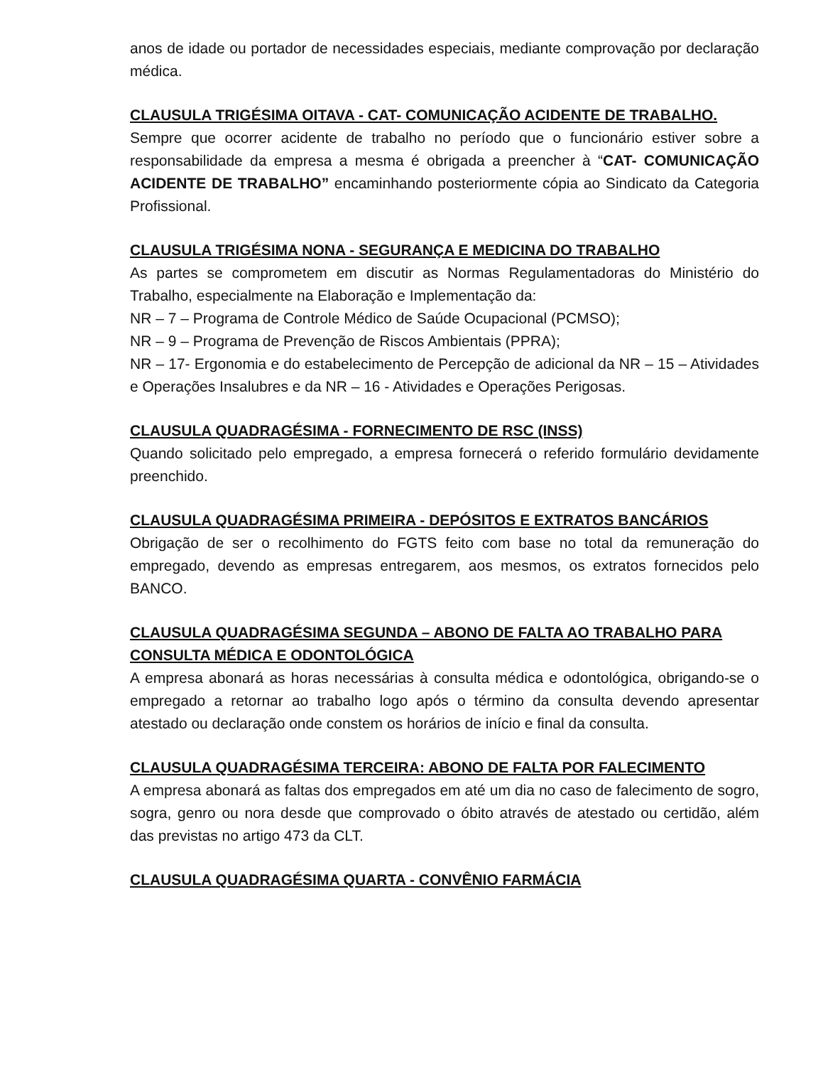anos de idade ou portador de necessidades especiais, mediante comprovação por declaração médica.
CLAUSULA TRIGÉSIMA OITAVA - CAT- COMUNICAÇÃO ACIDENTE DE TRABALHO.
Sempre que ocorrer acidente de trabalho no período que o funcionário estiver sobre a responsabilidade da empresa a mesma é obrigada a preencher à “CAT- COMUNICAÇÃO ACIDENTE DE TRABALHO” encaminhando posteriormente cópia ao Sindicato da Categoria Profissional.
CLAUSULA TRIGÉSIMA NONA - SEGURANÇA E MEDICINA DO TRABALHO
As partes se comprometem em discutir as Normas Regulamentadoras do Ministério do Trabalho, especialmente na Elaboração e Implementação da:
NR – 7 – Programa de Controle Médico de Saúde Ocupacional (PCMSO);
NR – 9 – Programa de Prevenção de Riscos Ambientais (PPRA);
NR – 17- Ergonomia e do estabelecimento de Percepção de adicional da NR – 15 – Atividades e Operações Insalubres e da NR – 16 - Atividades e Operações Perigosas.
CLAUSULA QUADRAGÉSIMA - FORNECIMENTO DE RSC (INSS)
Quando solicitado pelo empregado, a empresa fornecerá o referido formulário devidamente preenchido.
CLAUSULA QUADRAGÉSIMA PRIMEIRA - DEPÓSITOS E EXTRATOS BANCÁRIOS
Obrigação de ser o recolhimento do FGTS feito com base no total da remuneração do empregado, devendo as empresas entregarem, aos mesmos, os extratos fornecidos pelo BANCO.
CLAUSULA QUADRAGÉSIMA SEGUNDA – ABONO DE FALTA AO TRABALHO PARA CONSULTA MÉDICA E ODONTOLÓGICA
A empresa abonará as horas necessárias à consulta médica e odontológica, obrigando-se o empregado a retornar ao trabalho logo após o término da consulta devendo apresentar atestado ou declaração onde constem os horários de início e final da consulta.
CLAUSULA QUADRAGÉSIMA TERCEIRA: ABONO DE FALTA POR FALECIMENTO
A empresa abonará as faltas dos empregados em até um dia no caso de falecimento de sogro, sogra, genro ou nora desde que comprovado o óbito através de atestado ou certidão, além das previstas no artigo 473 da CLT.
CLAUSULA QUADRAGÉSIMA QUARTA - CONVÊNIO FARMÁCIA